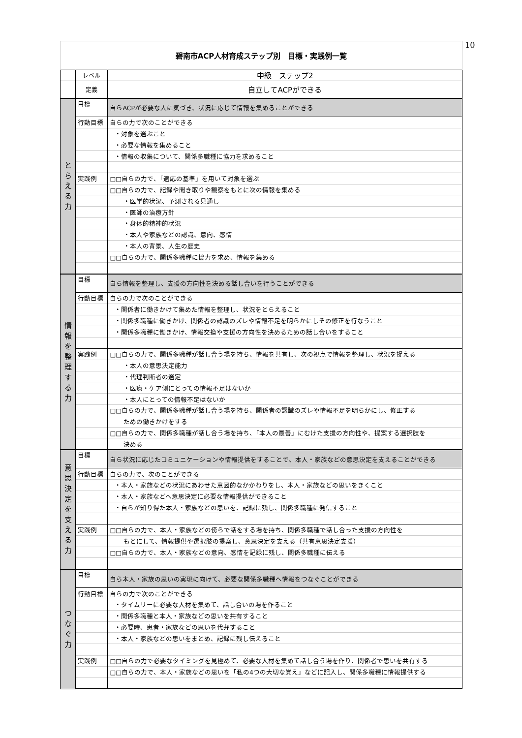10
| 碧南市ACP人材育成ステップ別 目標・実践例一覧 | | |
| | レベル | 中級 ステップ2 |
| | 定義 | 自立してACPができる |
| と ら え る 力 | 目標 | 自らACPが必要な人に気づき、状況に応じて情報を集めることができる |
| | 行動目標 | 自らの力で次のことができる |
| | | ・対象を選ぶこと |
| | | ・必要な情報を集めること |
| | | ・情報の収集について、関係多職種に協力を求めること |
| | 実践例 | □□自らの力で、「適応の基準」を用いて対象を選ぶ |
| | | □□自らの力で、記録や聞き取りや観察をもとに次の情報を集める |
| | | ・医学的状況、予測される見通し |
| | | ・医師の治療方針 |
| | | ・身体的精神的状況 |
| | | ・本人や家族などの認識、意向、感情 |
| | | ・本人の背景、人生の歴史 |
| | | □□自らの力で、関係多職種に協力を求め、情報を集める |
| 情 報 を 整 理 す る 力 | 目標 | 自ら情報を整理し、支援の方向性を決める話し合いを行うことができる |
| | 行動目標 | 自らの力で次のことができる |
| | | ・関係者に働きかけて集めた情報を整理し、状況をとらえること |
| | | ・関係多職種に働きかけ、関係者の認識のズレや情報不足を明らかにしその修正を行なうこと |
| | | ・関係多職種に働きかけ、情報交換や支援の方向性を決めるための話し合いをすること |
| | 実践例 | □□自らの力で、関係多職種が話し合う場を持ち、情報を共有し、次の視点で情報を整理し、状況を捉える |
| | | ・本人の意思決定能力 |
| | | ・代理判断者の選定 |
| | | ・医療・ケア側にとっての情報不足はないか |
| | | ・本人にとっての情報不足はないか |
| | | □□自らの力で、関係多職種が話し合う場を持ち、関係者の認識のズレや情報不足を明らかにし、修正する |
| | | ための働きかけをする |
| | | □□自らの力で、関係多職種が話し合う場を持ち、「本人の最善」にむけた支援の方向性や、提案する選択肢を |
| | | 決める |
| 意 思 決 定 を 支 え る 力 | 目標 | 自ら状況に応じたコミュニケーションや情報提供をすることで、本人・家族などの意思決定を支えることができる |
| | 行動目標 | 自らの力で、次のことができる |
| | | ・本人・家族などの状況にあわせた意図的なかかわりをし、本人・家族などの思いをきくこと |
| | | ・本人・家族などへ意思決定に必要な情報提供ができること |
| | | ・自らが知り得た本人・家族などの思いを、記録に残し、関係多職種に発信すること |
| | 実践例 | □□自らの力で、本人・家族などの傍らで話をする場を持ち、関係多職種で話し合った支援の方向性を |
| | | もとにして、情報提供や選択肢の提案し、意思決定を支える（共有意思決定支援） |
| | | □□自らの力で、本人・家族などの意向、感情を記録に残し、関係多職種に伝える |
| つ な ぐ 力 | 目標 | 自ら本人・家族の思いの実現に向けて、必要な関係多職種へ情報をつなぐことができる |
| | 行動目標 | 自らの力で次のことができる |
| | | ・タイムリーに必要な人材を集めて、話し合いの場を作ること |
| | | ・関係多職種と本人・家族などの思いを共有すること |
| | | ・必要時、患者・家族などの思いを代弁すること |
| | | ・本人・家族などの思いをまとめ、記録に残し伝えること |
| | 実践例 | □□自らの力で必要なタイミングを見極めて、必要な人材を集めて話し合う場を作り、関係者で思いを共有する |
| | | □□自らの力で、本人・家族などの思いを「私の4つの大切な覚え」などに記入し、関係多職種に情報提供する |